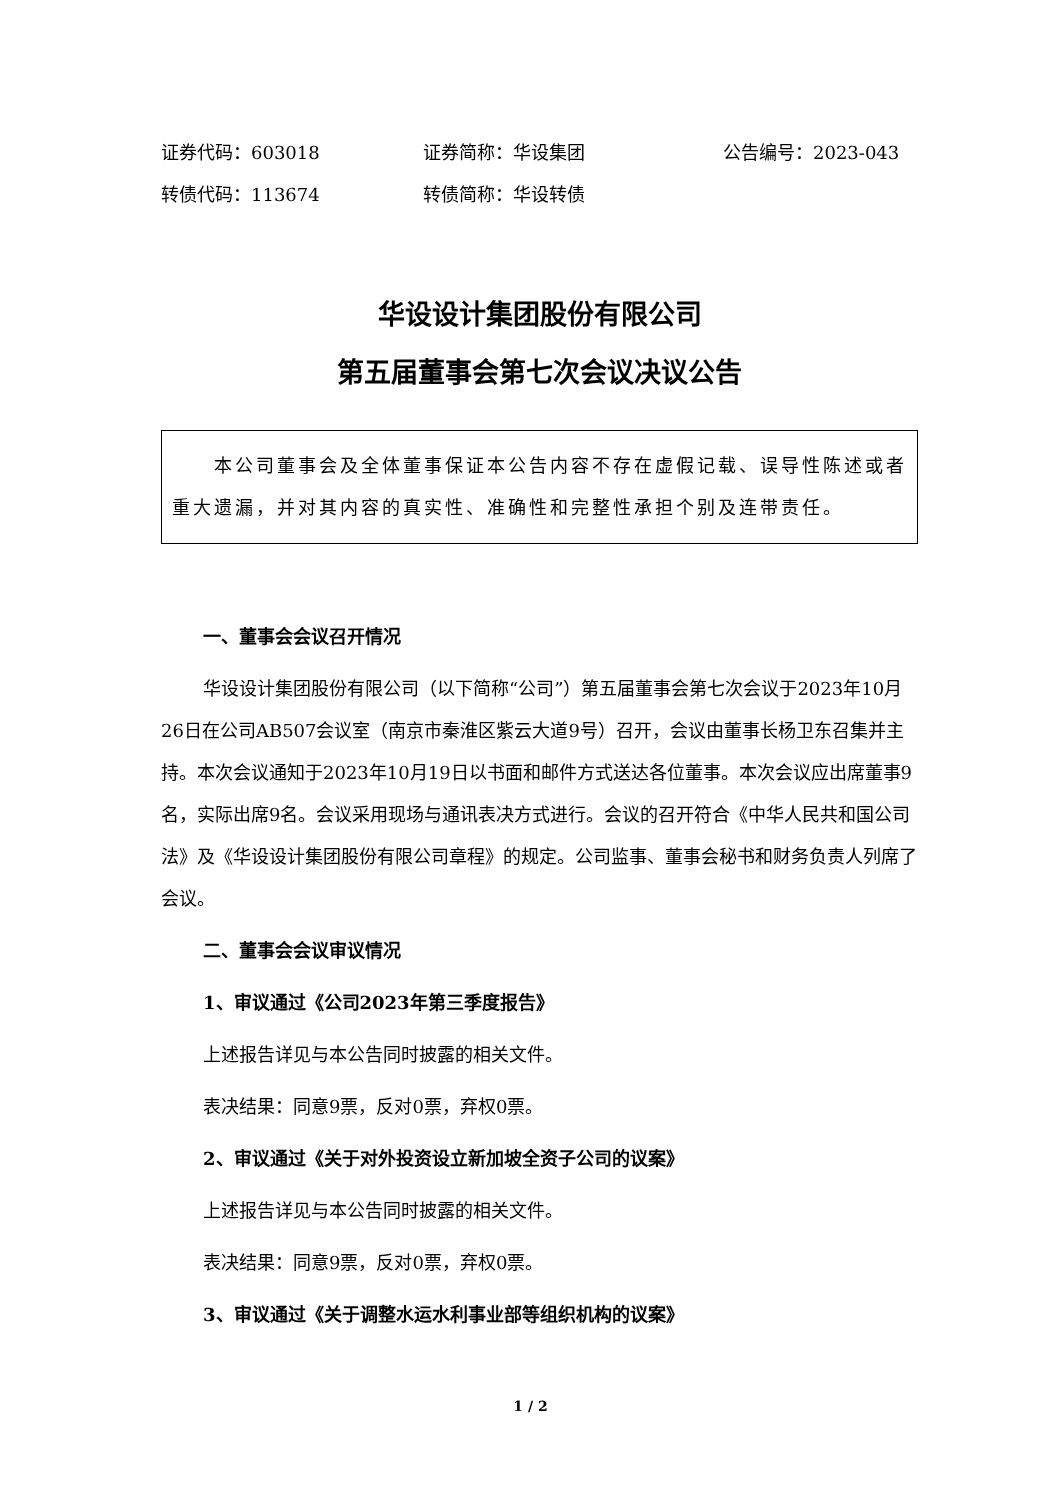证券代码：603018 证券简称：华设集团 公告编号：2023-043
转债代码：113674 转债简称：华设转债
华设设计集团股份有限公司
第五届董事会第七次会议决议公告
  本公司董事会及全体董事保证本公告内容不存在虚假记载、误导性陈述或者重大遗漏，并对其内容的真实性、准确性和完整性承担个别及连带责任。
一、董事会会议召开情况
华设设计集团股份有限公司（以下简称“公司”）第五届董事会第七次会议于2023年10月26日在公司AB507会议室（南京市秦淮区紫云大道9号）召开，会议由董事长杨卫东召集并主持。本次会议通知于2023年10月19日以书面和邮件方式送达各位董事。本次会议应出席董事9名，实际出席9名。会议采用现场与通讯表决方式进行。会议的召开符合《中华人民共和国公司法》及《华设设计集团股份有限公司章程》的规定。公司监事、董事会秘书和财务负责人列席了会议。
二、董事会会议审议情况
1、审议通过《公司2023年第三季度报告》
上述报告详见与本公告同时披露的相关文件。
表决结果：同意9票，反对0票，弃权0票。
2、审议通过《关于对外投资设立新加坡全资子公司的议案》
上述报告详见与本公告同时披露的相关文件。
表决结果：同意9票，反对0票，弃权0票。
3、审议通过《关于调整水运水利事业部等组织机构的议案》
1 / 2